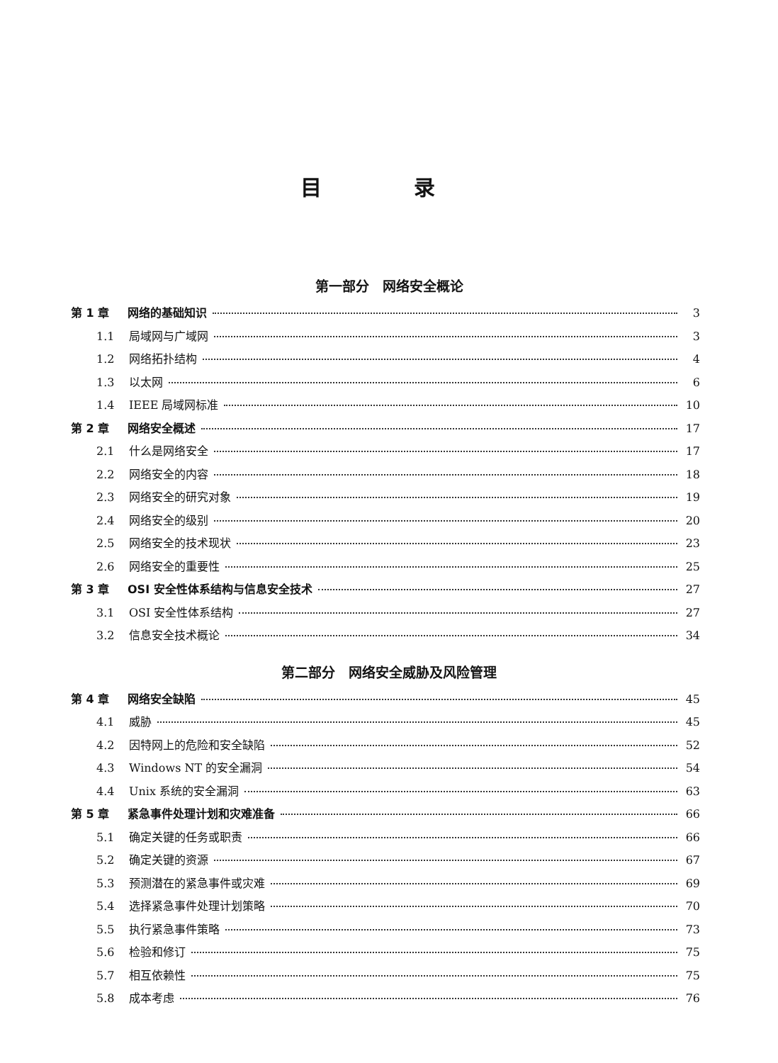目 录
第一部分　网络安全概论
第 1 章 网络的基础知识 3
1.1 局域网与广域网 3
1.2 网络拓扑结构 4
1.3 以太网 6
1.4 IEEE 局域网标准 10
第 2 章 网络安全概述 17
2.1 什么是网络安全 17
2.2 网络安全的内容 18
2.3 网络安全的研究对象 19
2.4 网络安全的级别 20
2.5 网络安全的技术现状 23
2.6 网络安全的重要性 25
第 3 章 OSI 安全性体系结构与信息安全技术 27
3.1 OSI 安全性体系结构 27
3.2 信息安全技术概论 34
第二部分　网络安全威胁及风险管理
第 4 章 网络安全缺陷 45
4.1 威胁 45
4.2 因特网上的危险和安全缺陷 52
4.3 Windows NT 的安全漏洞 54
4.4 Unix 系统的安全漏洞 63
第 5 章 紧急事件处理计划和灾难准备 66
5.1 确定关键的任务或职责 66
5.2 确定关键的资源 67
5.3 预测潜在的紧急事件或灾难 69
5.4 选择紧急事件处理计划策略 70
5.5 执行紧急事件策略 73
5.6 检验和修订 75
5.7 相互依赖性 75
5.8 成本考虑 76